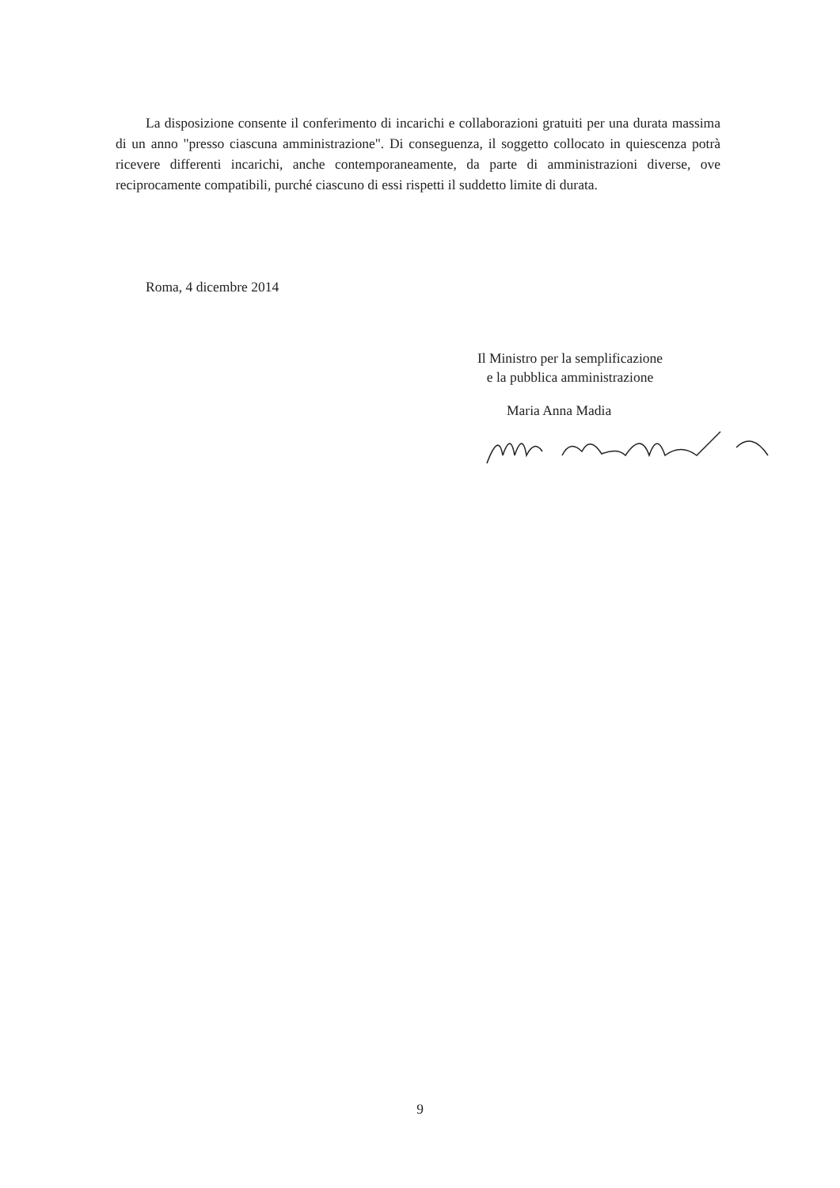La disposizione consente il conferimento di incarichi e collaborazioni gratuiti per una durata massima di un anno "presso ciascuna amministrazione". Di conseguenza, il soggetto collocato in quiescenza potrà ricevere differenti incarichi, anche contemporaneamente, da parte di amministrazioni diverse, ove reciprocamente compatibili, purché ciascuno di essi rispetti il suddetto limite di durata.
Roma, 4 dicembre 2014
Il Ministro per la semplificazione
e la pubblica amministrazione
Maria Anna Madia
9